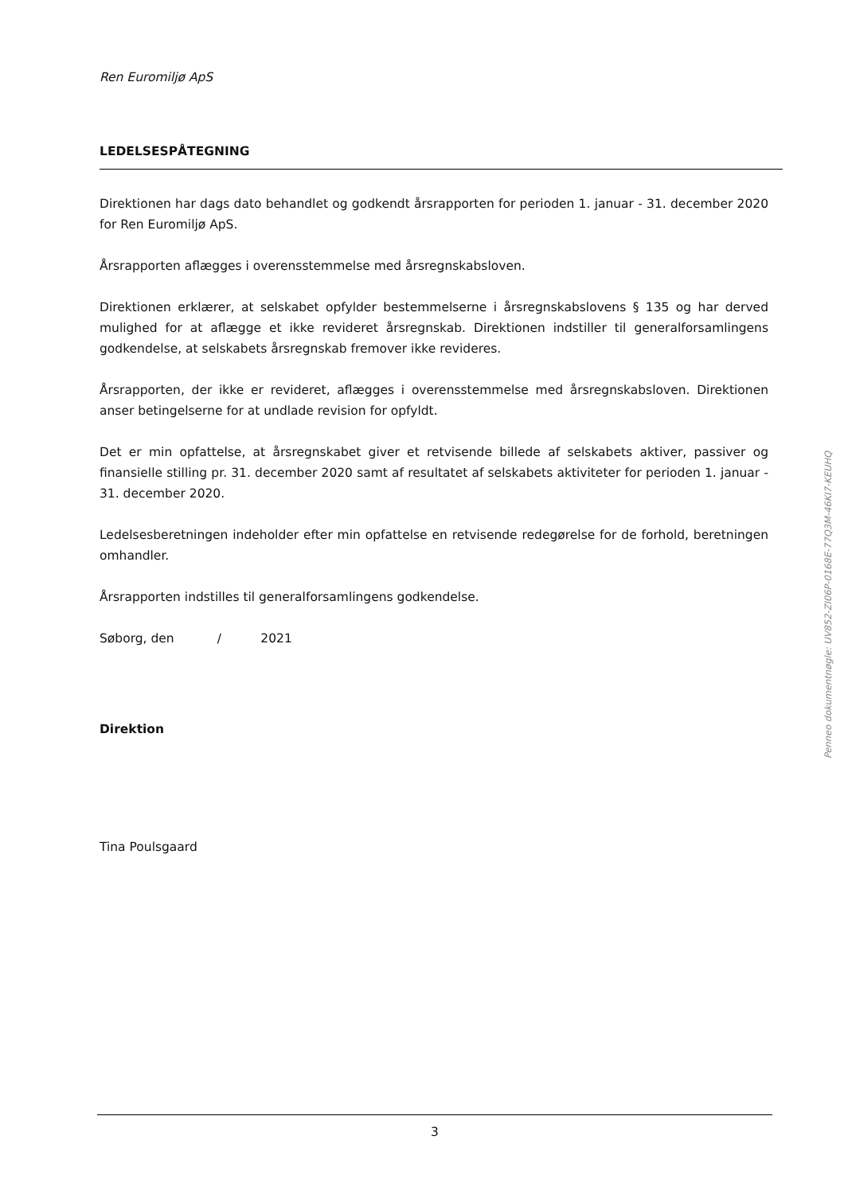Ren Euromiljø ApS
LEDELSESPÅTEGNING
Direktionen har dags dato behandlet og godkendt årsrapporten for perioden 1. januar - 31. december 2020 for Ren Euromiljø ApS.
Årsrapporten aflægges i overensstemmelse med årsregnskabsloven.
Direktionen erklærer, at selskabet opfylder bestemmelserne i årsregnskabslovens § 135 og har derved mulighed for at aflægge et ikke revideret årsregnskab. Direktionen indstiller til generalforsamlingens godkendelse, at selskabets årsregnskab fremover ikke revideres.
Årsrapporten, der ikke er revideret, aflægges i overensstemmelse med årsregnskabsloven. Direktionen anser betingelserne for at undlade revision for opfyldt.
Det er min opfattelse, at årsregnskabet giver et retvisende billede af selskabets aktiver, passiver og finansielle stilling pr. 31. december 2020 samt af resultatet af selskabets aktiviteter for perioden 1. januar - 31. december 2020.
Ledelsesberetningen indeholder efter min opfattelse en retvisende redegørelse for de forhold, beretningen omhandler.
Årsrapporten indstilles til generalforsamlingens godkendelse.
Søborg, den / 2021
Direktion
Tina Poulsgaard
Penneo dokumentnøgle: UV852-ZI06P-0168E-77Q3M-46KI7-KEUHQ
3